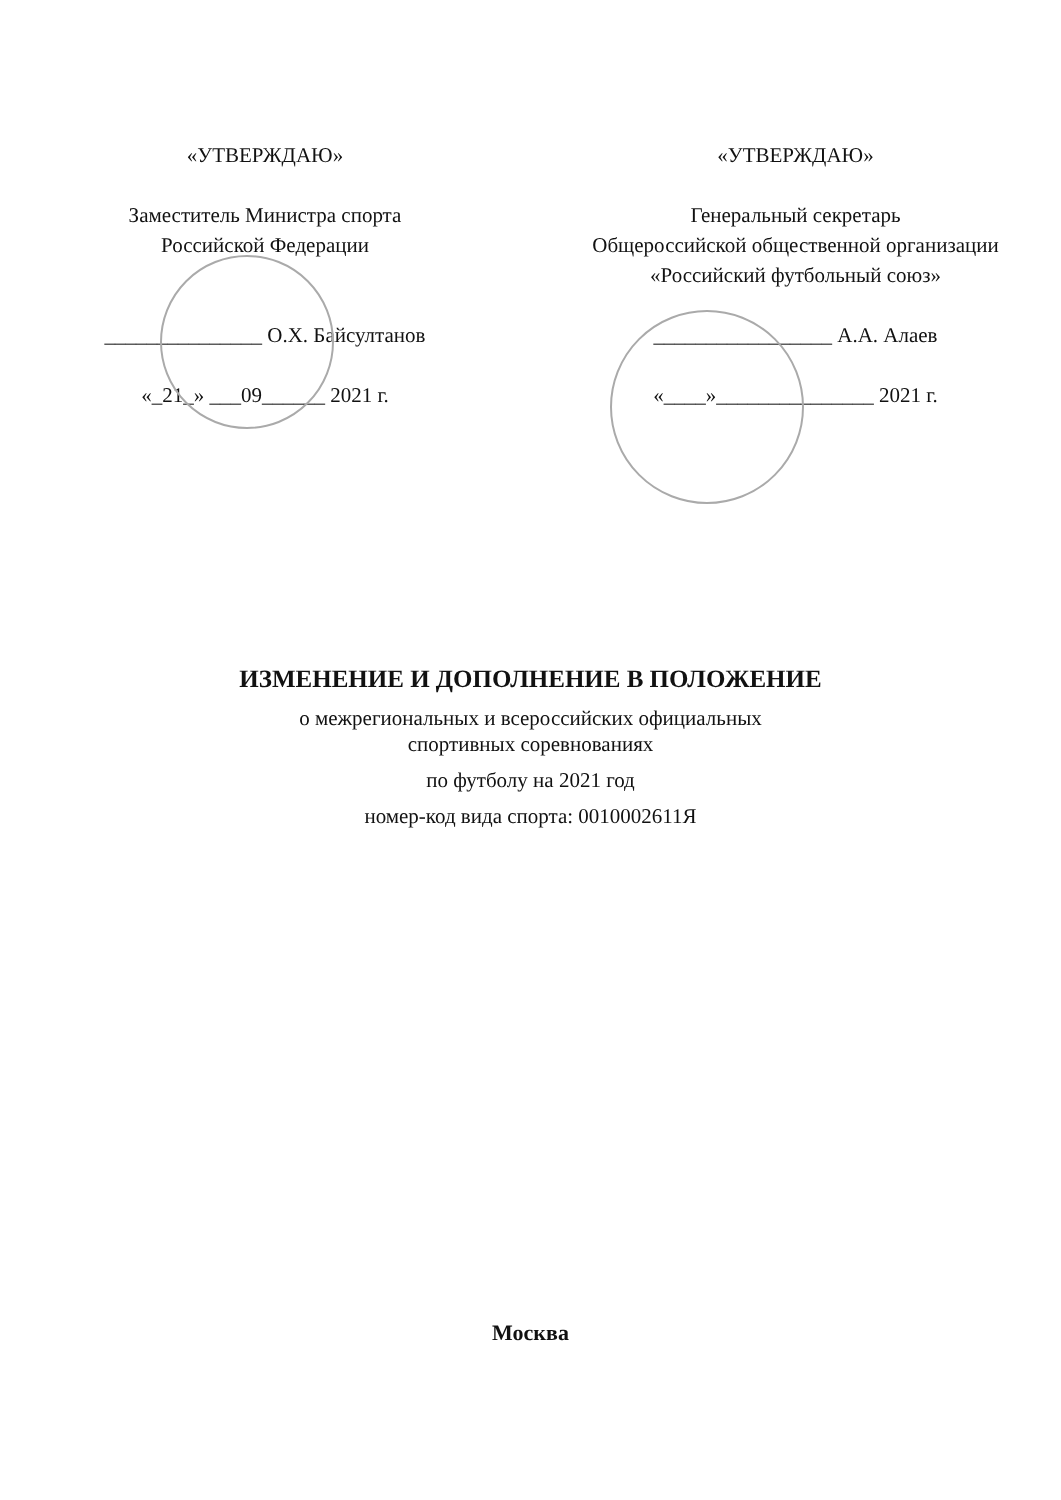«УТВЕРЖДАЮ»
Заместитель Министра спорта
Российской Федерации
_______________ О.Х. Байсултанов
«_21_» ___09______ 2021 г.
«УТВЕРЖДАЮ»
Генеральный секретарь
Общероссийской общественной организации
«Российский футбольный союз»
_________________ А.А. Алаев
«____»_______________ 2021 г.
ИЗМЕНЕНИЕ И ДОПОЛНЕНИЕ В ПОЛОЖЕНИЕ
о межрегиональных и всероссийских официальных
спортивных соревнованиях
по футболу на 2021 год
номер-код вида спорта: 0010002611Я
Москва